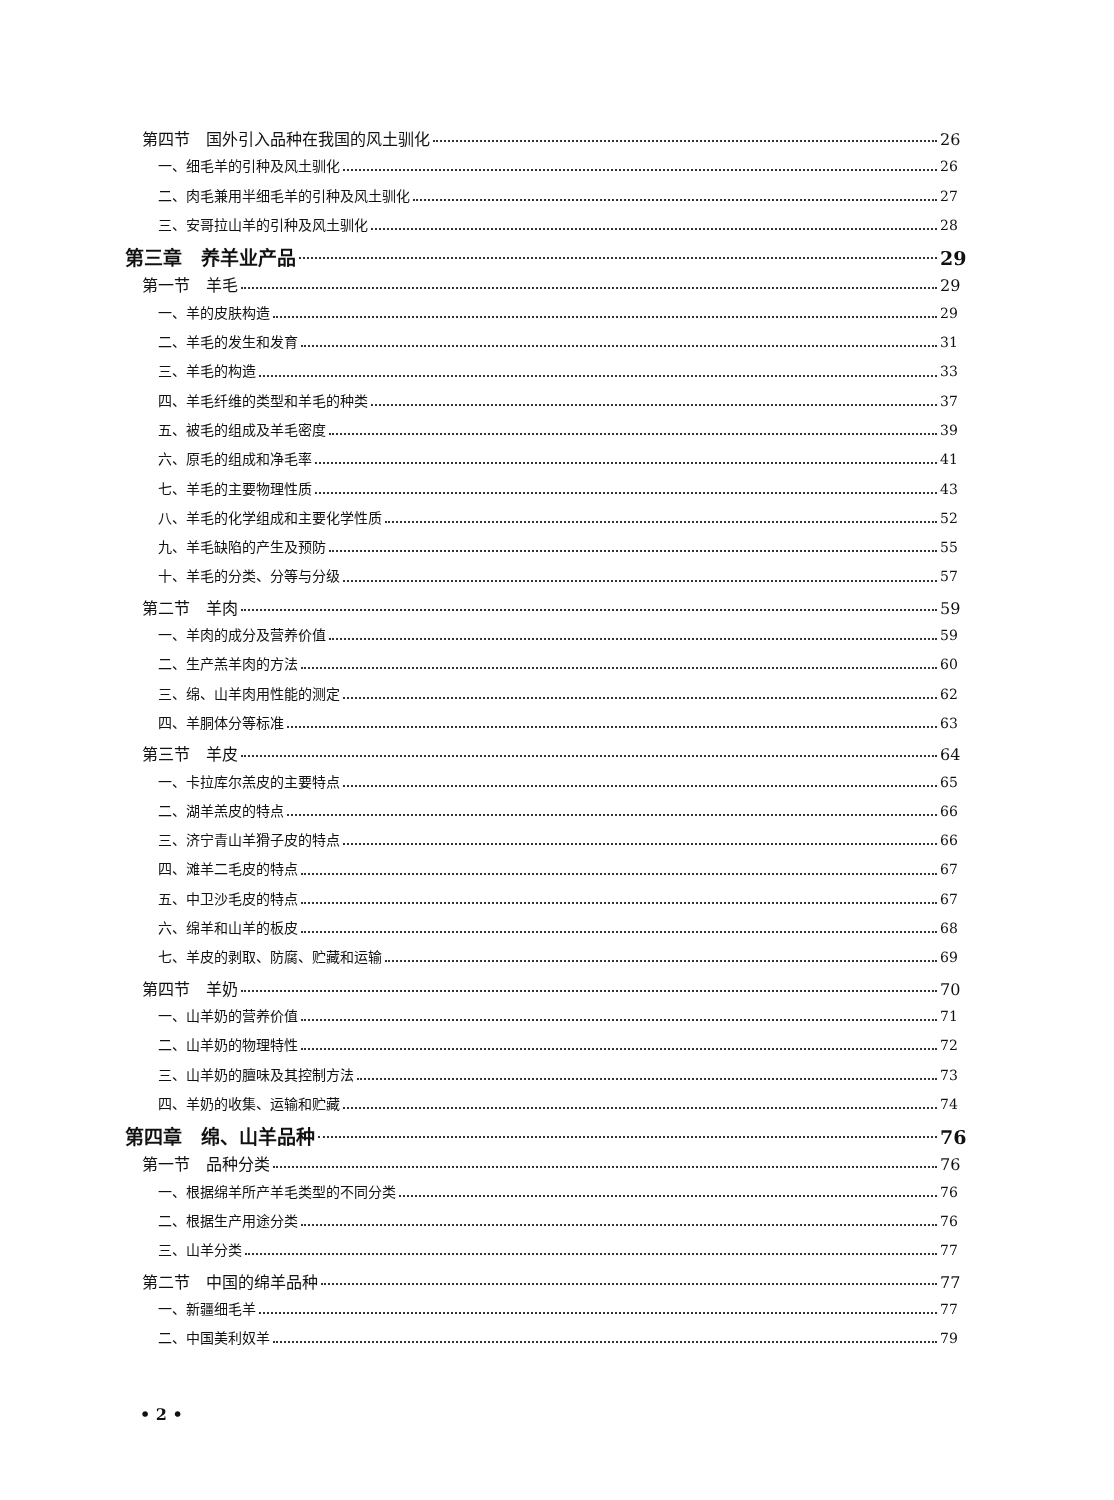第四节　国外引入品种在我国的风土驯化 26
一、细毛羊的引种及风土驯化 26
二、肉毛兼用半细毛羊的引种及风土驯化 27
三、安哥拉山羊的引种及风土驯化 28
第三章　养羊业产品 29
第一节　羊毛 29
一、羊的皮肤构造 29
二、羊毛的发生和发育 31
三、羊毛的构造 33
四、羊毛纤维的类型和羊毛的种类 37
五、被毛的组成及羊毛密度 39
六、原毛的组成和净毛率 41
七、羊毛的主要物理性质 43
八、羊毛的化学组成和主要化学性质 52
九、羊毛缺陷的产生及预防 55
十、羊毛的分类、分等与分级 57
第二节　羊肉 59
一、羊肉的成分及营养价值 59
二、生产羔羊肉的方法 60
三、绵、山羊肉用性能的测定 62
四、羊胴体分等标准 63
第三节　羊皮 64
一、卡拉库尔羔皮的主要特点 65
二、湖羊羔皮的特点 66
三、济宁青山羊猾子皮的特点 66
四、滩羊二毛皮的特点 67
五、中卫沙毛皮的特点 67
六、绵羊和山羊的板皮 68
七、羊皮的剥取、防腐、贮藏和运输 69
第四节　羊奶 70
一、山羊奶的营养价值 71
二、山羊奶的物理特性 72
三、山羊奶的膻味及其控制方法 73
四、羊奶的收集、运输和贮藏 74
第四章　绵、山羊品种 76
第一节　品种分类 76
一、根据绵羊所产羊毛类型的不同分类 76
二、根据生产用途分类 76
三、山羊分类 77
第二节　中国的绵羊品种 77
一、新疆细毛羊 77
二、中国美利奴羊 79
• 2 •